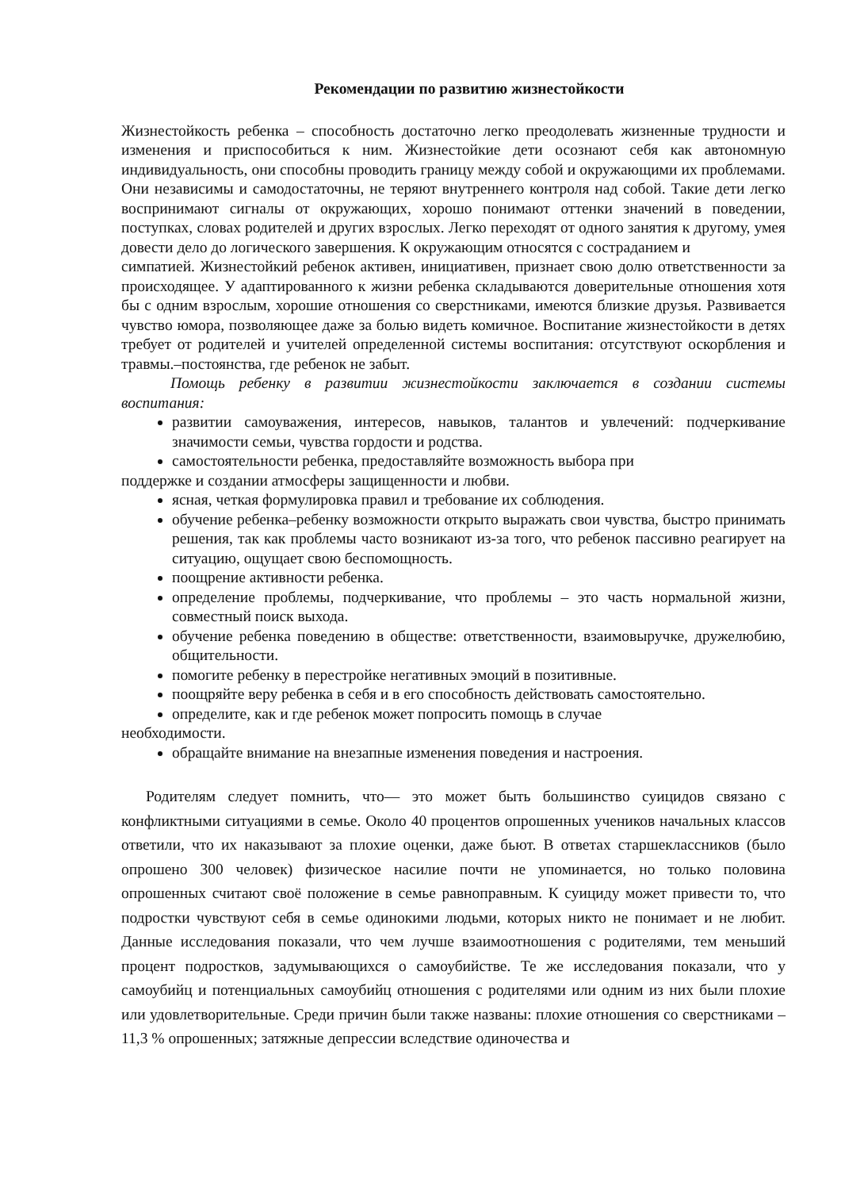Рекомендации по развитию жизнестойкости
Жизнестойкость ребенка – способность достаточно легко преодолевать жизненные трудности и изменения и приспособиться к ним. Жизнестойкие дети осознают себя как автономную индивидуальность, они способны проводить границу между собой и окружающими их проблемами. Они независимы и самодостаточны, не теряют внутреннего контроля над собой. Такие дети легко воспринимают сигналы от окружающих, хорошо понимают оттенки значений в поведении, поступках, словах родителей и других взрослых. Легко переходят от одного занятия к другому, умея довести дело до логического завершения. К окружающим относятся с состраданием и
симпатией. Жизнестойкий ребенок активен, инициативен, признает свою долю ответственности за происходящее. У адаптированного к жизни ребенка складываются доверительные отношения хотя бы с одним взрослым, хорошие отношения со сверстниками, имеются близкие друзья. Развивается чувство юмора, позволяющее даже за болью видеть комичное. Воспитание жизнестойкости в детях требует от родителей и учителей определенной системы воспитания: отсутствуют оскорбления и травмы.–постоянства, где ребенок не забыт.
Помощь ребенку в развитии жизнестойкости заключается в создании системы воспитания:
развитии самоуважения, интересов, навыков, талантов и увлечений: подчеркивание значимости семьи, чувства гордости и родства.
самостоятельности ребенка, предоставляйте возможность выбора при
поддержке и создании атмосферы защищенности и любви.
ясная, четкая формулировка правил и требование их соблюдения.
обучение ребенка–ребенку возможности открыто выражать свои чувства, быстро принимать решения, так как проблемы часто возникают из-за того, что ребенок пассивно реагирует на ситуацию, ощущает свою беспомощность.
поощрение активности ребенка.
определение проблемы, подчеркивание, что проблемы – это часть нормальной жизни, совместный поиск выхода.
обучение ребенка поведению в обществе: ответственности, взаимовыручке, дружелюбию, общительности.
помогите ребенку в перестройке негативных эмоций в позитивные.
поощряйте веру ребенка в себя и в его способность действовать самостоятельно.
определите, как и где ребенок может попросить помощь в случае
необходимости.
обращайте внимание на внезапные изменения поведения и настроения.
Родителям следует помнить, что— это может быть большинство суицидов связано с конфликтными ситуациями в семье. Около 40 процентов опрошенных учеников начальных классов ответили, что их наказывают за плохие оценки, даже бьют. В ответах старшеклассников (было опрошено 300 человек) физическое насилие почти не упоминается, но только половина опрошенных считают своё положение в семье равноправным. К суициду может привести то, что подростки чувствуют себя в семье одинокими людьми, которых никто не понимает и не любит. Данные исследования показали, что чем лучше взаимоотношения с родителями, тем меньший процент подростков, задумывающихся о самоубийстве. Те же исследования показали, что у самоубийц и потенциальных самоубийц отношения с родителями или одним из них были плохие или удовлетворительные. Среди причин были также названы: плохие отношения со сверстниками – 11,3 % опрошенных; затяжные депрессии вследствие одиночества и